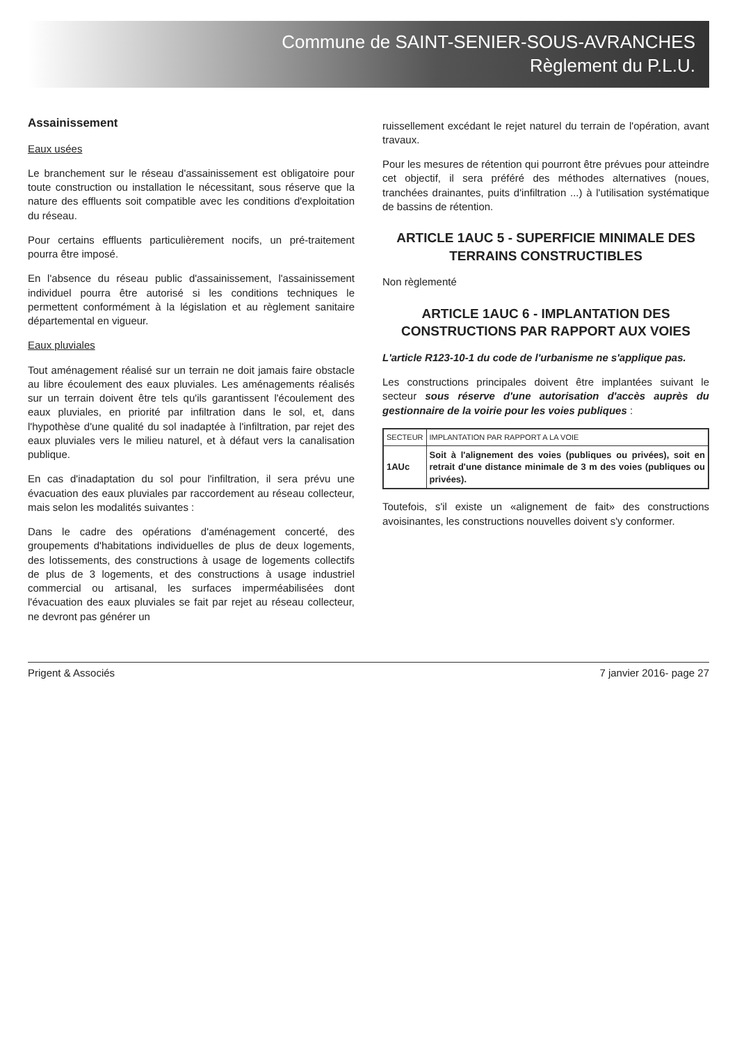Commune de SAINT-SENIER-SOUS-AVRANCHES
Règlement du P.L.U.
Assainissement
Eaux usées
Le branchement sur le réseau d'assainissement est obligatoire pour toute construction ou installation le nécessitant, sous réserve que la nature des effluents soit compatible avec les conditions d'exploitation du réseau.
Pour certains effluents particulièrement nocifs, un pré-traitement pourra être imposé.
En l'absence du réseau public d'assainissement, l'assainissement individuel pourra être autorisé si les conditions techniques le permettent conformément à la législation et au règlement sanitaire départemental en vigueur.
Eaux pluviales
Tout aménagement réalisé sur un terrain ne doit jamais faire obstacle au libre écoulement des eaux pluviales. Les aménagements réalisés sur un terrain doivent être tels qu'ils garantissent l'écoulement des eaux pluviales, en priorité par infiltration dans le sol, et, dans l'hypothèse d'une qualité du sol inadaptée à l'infiltration, par rejet des eaux pluviales vers le milieu naturel, et à défaut vers la canalisation publique.
En cas d'inadaptation du sol pour l'infiltration, il sera prévu une évacuation des eaux pluviales par raccordement au réseau collecteur, mais selon les modalités suivantes :
Dans le cadre des opérations d'aménagement concerté, des groupements d'habitations individuelles de plus de deux logements, des lotissements, des constructions à usage de logements collectifs de plus de 3 logements, et des constructions à usage industriel commercial ou artisanal, les surfaces imperméabilisées dont l'évacuation des eaux pluviales se fait par rejet au réseau collecteur, ne devront pas générer un
ruissellement excédant le rejet naturel du terrain de l'opération, avant travaux.
Pour les mesures de rétention qui pourront être prévues pour atteindre cet objectif, il sera préféré des méthodes alternatives (noues, tranchées drainantes, puits d'infiltration ...) à l'utilisation systématique de bassins de rétention.
ARTICLE 1AUC 5 - SUPERFICIE MINIMALE DES TERRAINS CONSTRUCTIBLES
Non règlementé
ARTICLE 1AUC 6 - IMPLANTATION DES CONSTRUCTIONS PAR RAPPORT AUX VOIES
L'article R123-10-1 du code de l'urbanisme ne s'applique pas.
Les constructions principales doivent être implantées suivant le secteur sous réserve d'une autorisation d'accès auprès du gestionnaire de la voirie pour les voies publiques :
| SECTEUR | IMPLANTATION PAR RAPPORT A LA VOIE |
| --- | --- |
| 1AUc | Soit à l'alignement des voies (publiques ou privées), soit en retrait d'une distance minimale de 3 m des voies (publiques ou privées). |
Toutefois, s'il existe un «alignement de fait» des constructions avoisinantes, les constructions nouvelles doivent s'y conformer.
Prigent & Associés 7 janvier 2016- page 27